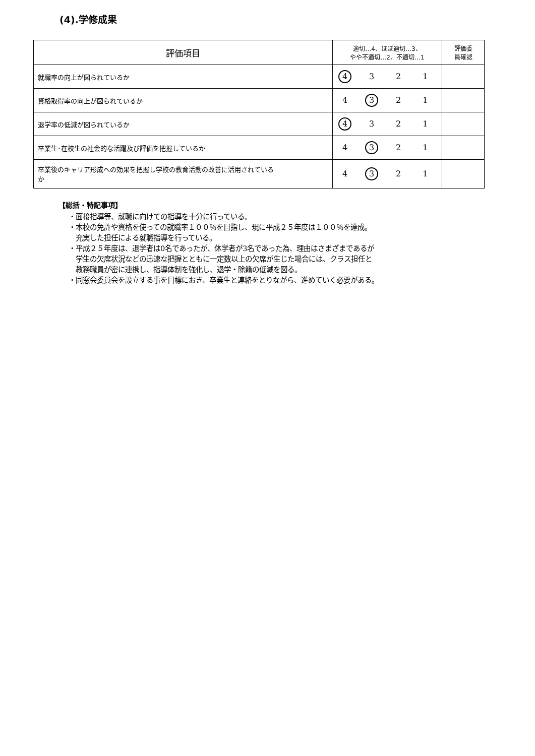(4).学修成果
| 評価項目 | 適切…4、ほぼ適切…3、 やや不適切…2、不適切…1 | 評価委 員確認 |
| --- | --- | --- |
| 就職率の向上が図られているか | 4 3 2 1 | |
| 資格取得率の向上が図られているか | 4 3 2 1 | |
| 退学率の低減が図られているか | 4 3 2 1 | |
| 卒業生･在校生の社会的な活躍及び評価を把握しているか | 4 3 2 1 | |
| 卒業後のキャリア形成への効果を把握し学校の教育活動の改善に活用されている か | 4 3 2 1 | |
【総括・特記事項】
・面接指導等、就職に向けての指導を十分に行っている。
・本校の免許や資格を使っての就職率１００％を目指し、現に平成２５年度は１００％を達成。
充実した担任による就職指導を行っている。
・平成２５年度は、退学者は0名であったが、休学者が3名であった為、理由はさまざまであるが
学生の欠席状況などの迅速な把握とともに一定数以上の欠席が生じた場合には、クラス担任と
教務職員が密に連携し、指導体制を強化し、退学・除籍の低減を図る。
・同窓会委員会を設立する事を目標におき、卒業生と連絡をとりながら、進めていく必要がある。